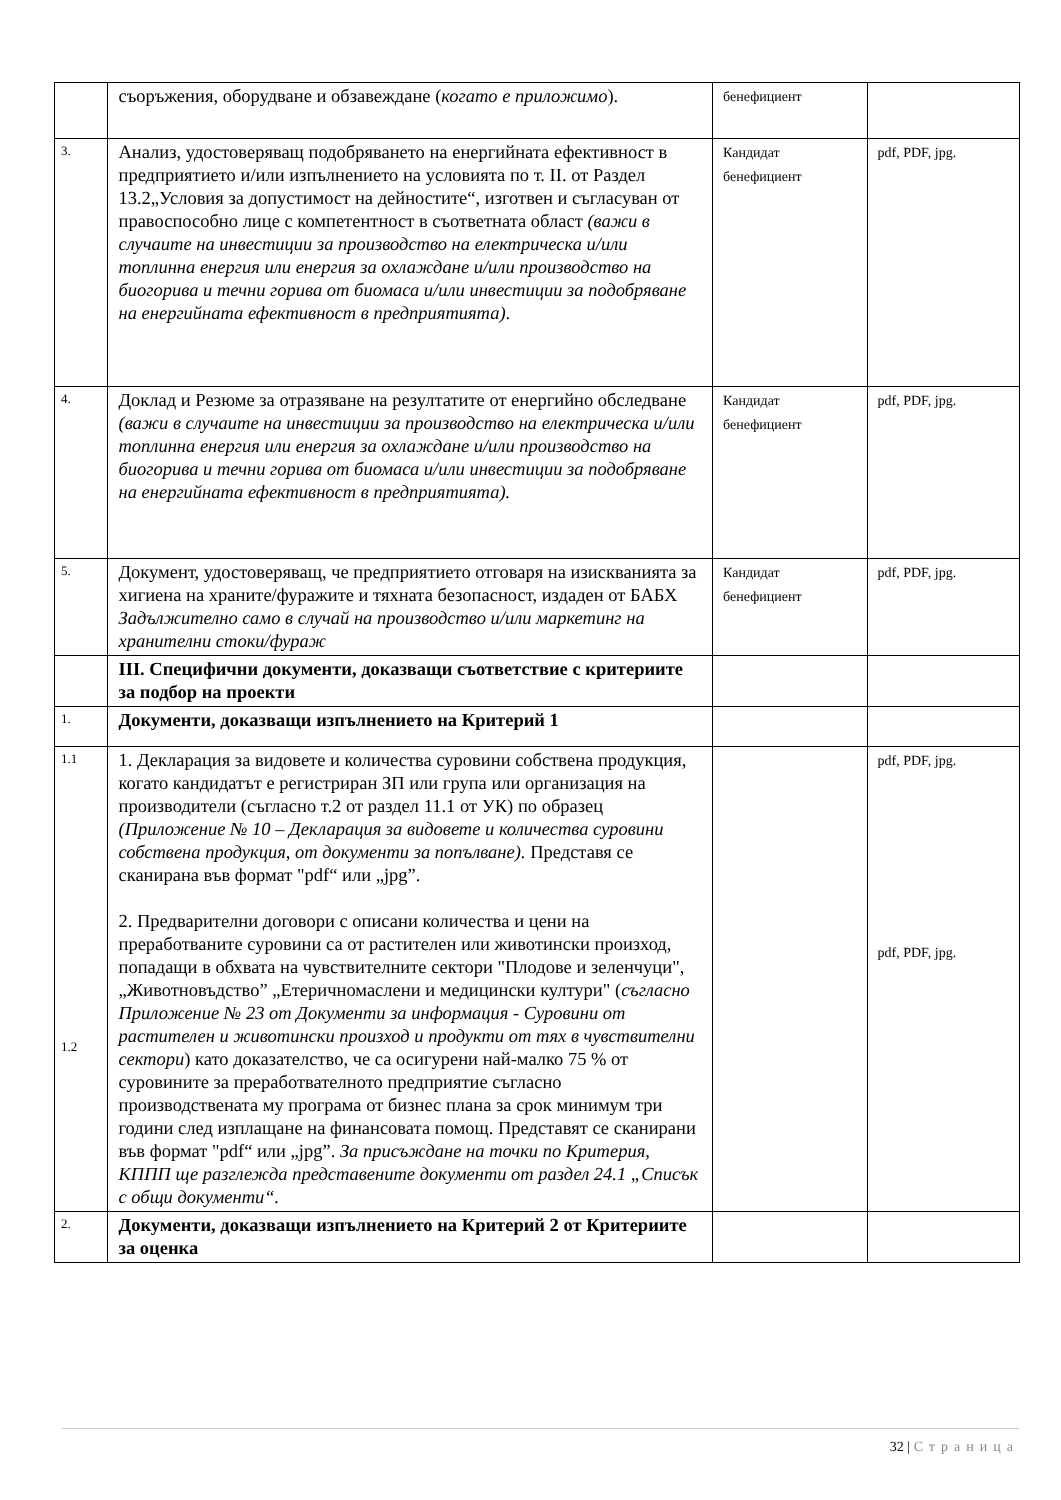| | съоръжения, оборудване и обзавеждане ( когато е приложимо ). | бенефициент | |
| 3. | Анализ, удостоверяващ подобряването на енергийната ефективност в предприятието и/или изпълнението на условията по т. II. от Раздел 13.2„Условия за допустимост на дейностите“, изготвен и съгласуван от правоспособно лице с компетентност в съответната област (важи в случаите на инвестиции за производство на електрическа и/или топлинна енергия или енергия за охлаждане и/или производство на биогорива и течни горива от биомаса и/или инвестиции за подобряване на енергийната ефективност в предприятията) . | Кандидат бенефициент | pdf, PDF, jpg. |
| 4. | Доклад и Резюме за отразяване на резултатите от енергийно обследване (важи в случаите на инвестиции за производство на електрическа и/или топлинна енергия или енергия за охлаждане и/или производство на биогорива и течни горива от биомаса и/или инвестиции за подобряване на енергийната ефективност в предприятията). | Кандидат бенефициент | pdf, PDF, jpg. |
| 5. | Документ, удостоверяващ, че предприятието отговаря на изискванията за хигиена на храните/фуражите и тяхната безопасност, издаден от БАБХ Задължително само в случай на производство и/или маркетинг на хранителни стоки/фураж | Кандидат бенефициент | pdf, PDF, jpg. |
| | III. Специфични документи, доказващи съответствие с критериите за подбор на проекти | | |
| 1. | Документи, доказващи изпълнението на Критерий 1 | | |
| 1.1 1.2 | 1. Декларация за видовете и количества суровини собствена продукция, когато кандидатът е регистриран ЗП или група или организация на производители (съгласно т.2 от раздел 11.1 от УК) по образец (Приложение № 10 – Декларация за видовете и количества суровини собствена продукция, от документи за попълване). Представя се сканирана във формат "pdf“ или „jpg”. 2. Предварителни договори с описани количества и цени на преработваните суровини са от растителен или животински произход, попадащи в обхвата на чувствителните сектори "Плодове и зеленчуци", „Животновъдство” „Етеричномаслени и медицински култури" ( съгласно Приложение № 23 от Документи за информация - Суровини от растителен и животински произход и продукти от тях в чувствителни сектори ) като доказателство, че са осигурени най-малко 75 % от суровините за преработвателното предприятие съгласно производствената му програма от бизнес плана за срок минимум три години след изплащане на финансовата помощ. Представят се сканирани във формат "pdf“ или „jpg”. За присъждане на точки по Критерия, КППП ще разглежда представените документи от раздел 24.1 „Списък с общи документи“. | | pdf, PDF, jpg. pdf, PDF, jpg. |
| 2. | Документи, доказващи изпълнението на Критерий 2 от Критериите за оценка | | |
32 | Страница